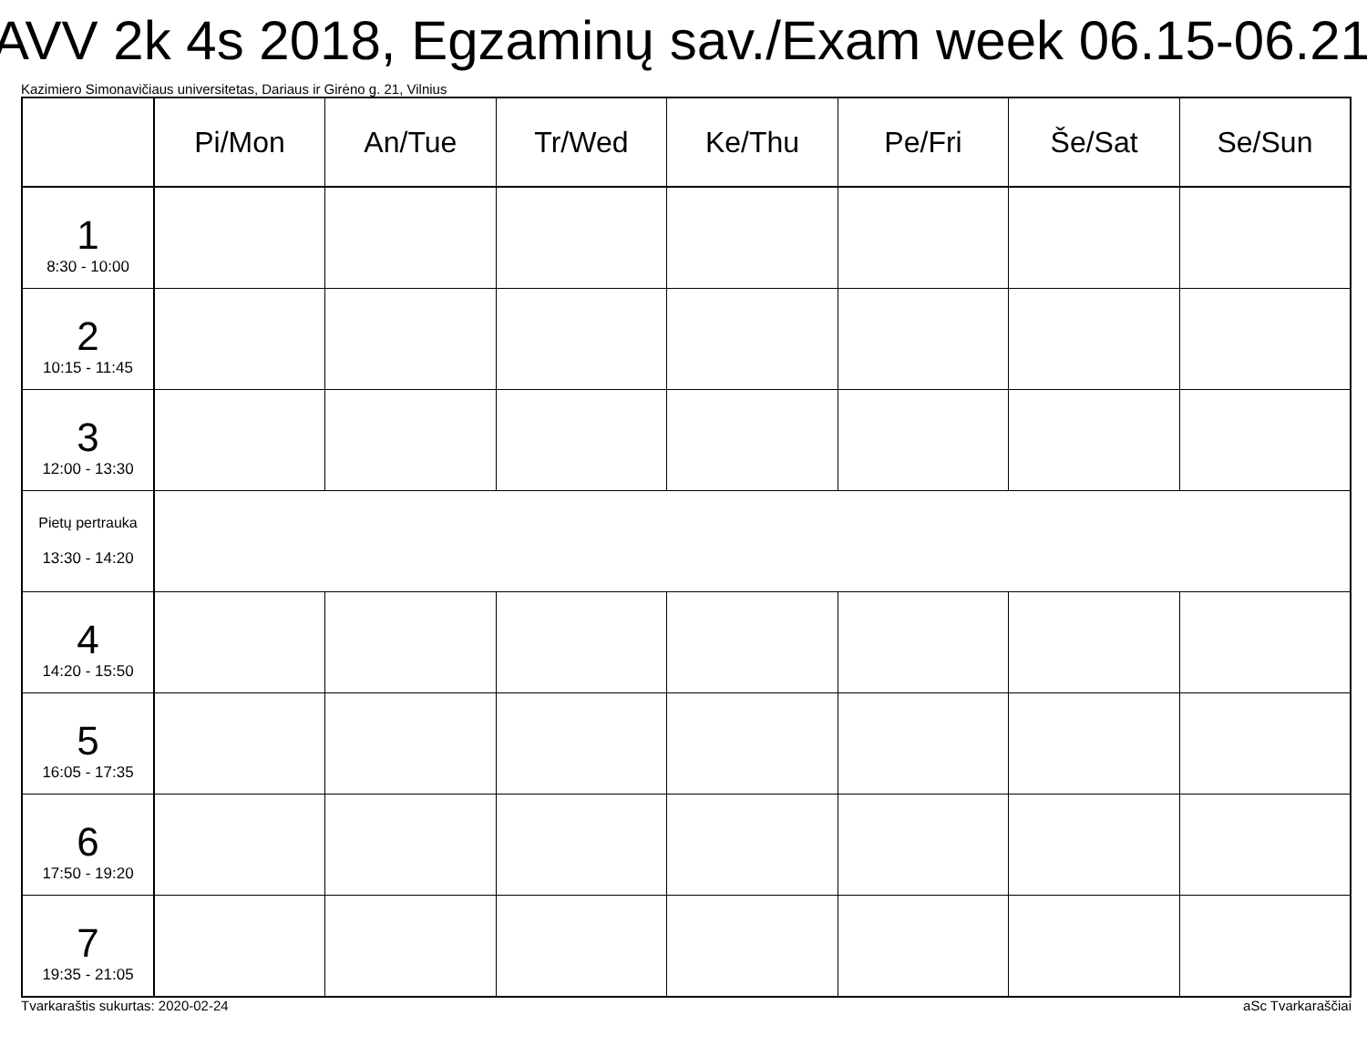AVV 2k 4s 2018, Egzaminų sav./Exam week 06.15-06.21
Kazimiero Simonavičiaus universitetas, Dariaus ir Girėno g. 21, Vilnius
| | Pi/Mon | An/Tue | Tr/Wed | Ke/Thu | Pe/Fri | Še/Sat | Se/Sun |
| --- | --- | --- | --- | --- | --- | --- | --- |
| 1 8:30 - 10:00 | | | | | | | |
| 2 10:15 - 11:45 | | | | | | | |
| 3 12:00 - 13:30 | | | | | | | |
| Pietų pertrauka 13:30 - 14:20 | | | | | | | |
| 4 14:20 - 15:50 | | | | | | | |
| 5 16:05 - 17:35 | | | | | | | |
| 6 17:50 - 19:20 | | | | | | | |
| 7 19:35 - 21:05 | | | | | | | |
Tvarkaraštis sukurtas: 2020-02-24 aSc Tvarkaraščiai